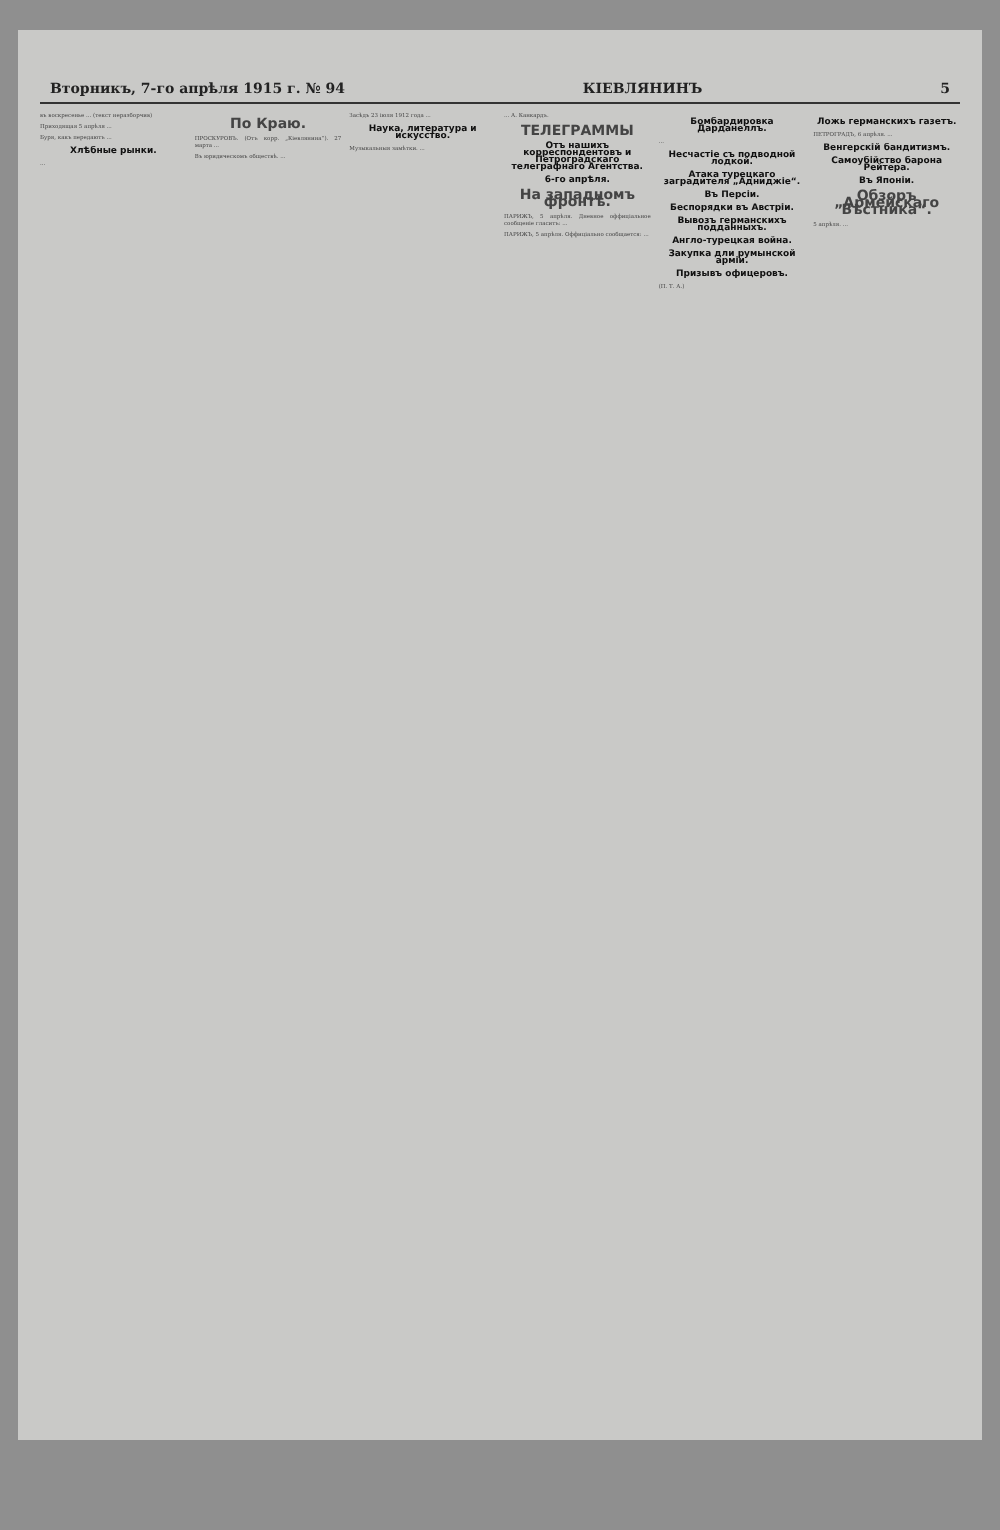Вторникъ, 7-го апрѣля 1915 г. № 94 КІЕВЛЯНИНЪ 5
въ воскресенье ... (текст неразборчив)
Приходящая 5 апрѣля ...
Буря, какъ передаютъ ...
Хлѣбные рынки.
...
По Краю.
ПРОСКУРОВЪ. (Отъ корр. „Кіевлянина“). 27 марта ...
Въ юридическомъ обществѣ. ...
Засѣдъ 23 іюля 1912 года ...
Наука, литература и искусство.
Музыкальныя замѣтки. ...
... А. Канкардъ.
ТЕЛЕГРАММЫ
Отъ нашихъ корреспондентовъ и Петроградскаго телеграфнаго Агентства.
6-го апрѣля.
На западномъ фронтѣ.
ПАРИЖЪ, 5 апрѣля. Дневное оффиціальное сообщеніе гласитъ: ...
ПАРИЖЪ, 5 апрѣля. Оффиціально сообщается: ...
Бомбардировка Дарданеллъ.
...
Несчастіе съ подводной лодкой.
Атака турецкаго заградителя „Адниджіе“.
Въ Персіи.
Беспорядки въ Австріи.
Вывозъ германскихъ подданныхъ.
Англо-турецкая война.
Закупка дли румынской арміи.
Призывъ офицеровъ.
(П. Т. А.)
Ложь германскихъ газетъ.
ПЕТРОГРАДЪ, 6 апрѣля. ...
Венгерскій бандитизмъ.
Самоубійство барона Рейтера.
Въ Японіи.
Обзоръ „Армейскаго Вѣстника“.
5 апрѣля. ...